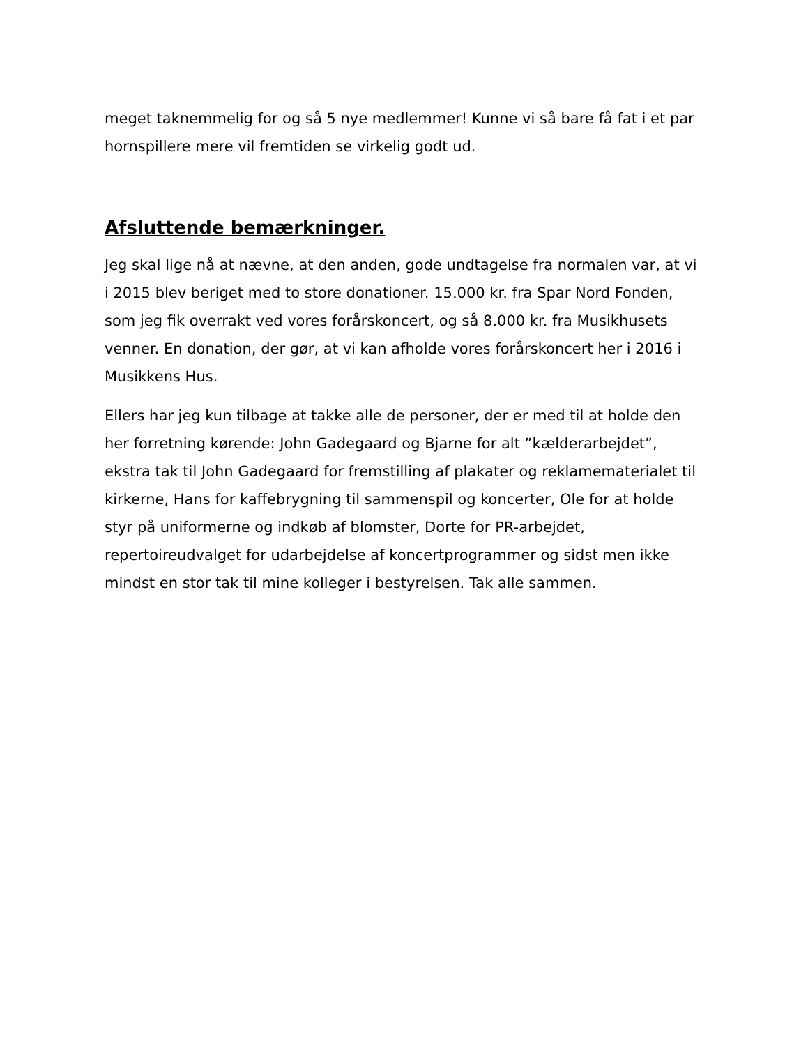meget taknemmelig for og så 5 nye medlemmer! Kunne vi så bare få fat i et par hornspillere mere vil fremtiden se virkelig godt ud.
Afsluttende bemærkninger.
Jeg skal lige nå at nævne, at den anden, gode undtagelse fra normalen var, at vi i 2015 blev beriget med to store donationer. 15.000 kr. fra Spar Nord Fonden, som jeg fik overrakt ved vores forårskoncert, og så 8.000 kr. fra Musikhusets venner. En donation, der gør, at vi kan afholde vores forårskoncert her i 2016 i Musikkens Hus.
Ellers har jeg kun tilbage at takke alle de personer, der er med til at holde den her forretning kørende: John Gadegaard og Bjarne for alt ”kælderarbejdet”, ekstra tak til John Gadegaard for fremstilling af plakater og reklamematerialet til kirkerne, Hans for kaffebrygning til sammenspil og koncerter, Ole for at holde styr på uniformerne og indkøb af blomster, Dorte for PR-arbejdet, repertoireudvalget for udarbejdelse af koncertprogrammer og sidst men ikke mindst en stor tak til mine kolleger i bestyrelsen. Tak alle sammen.